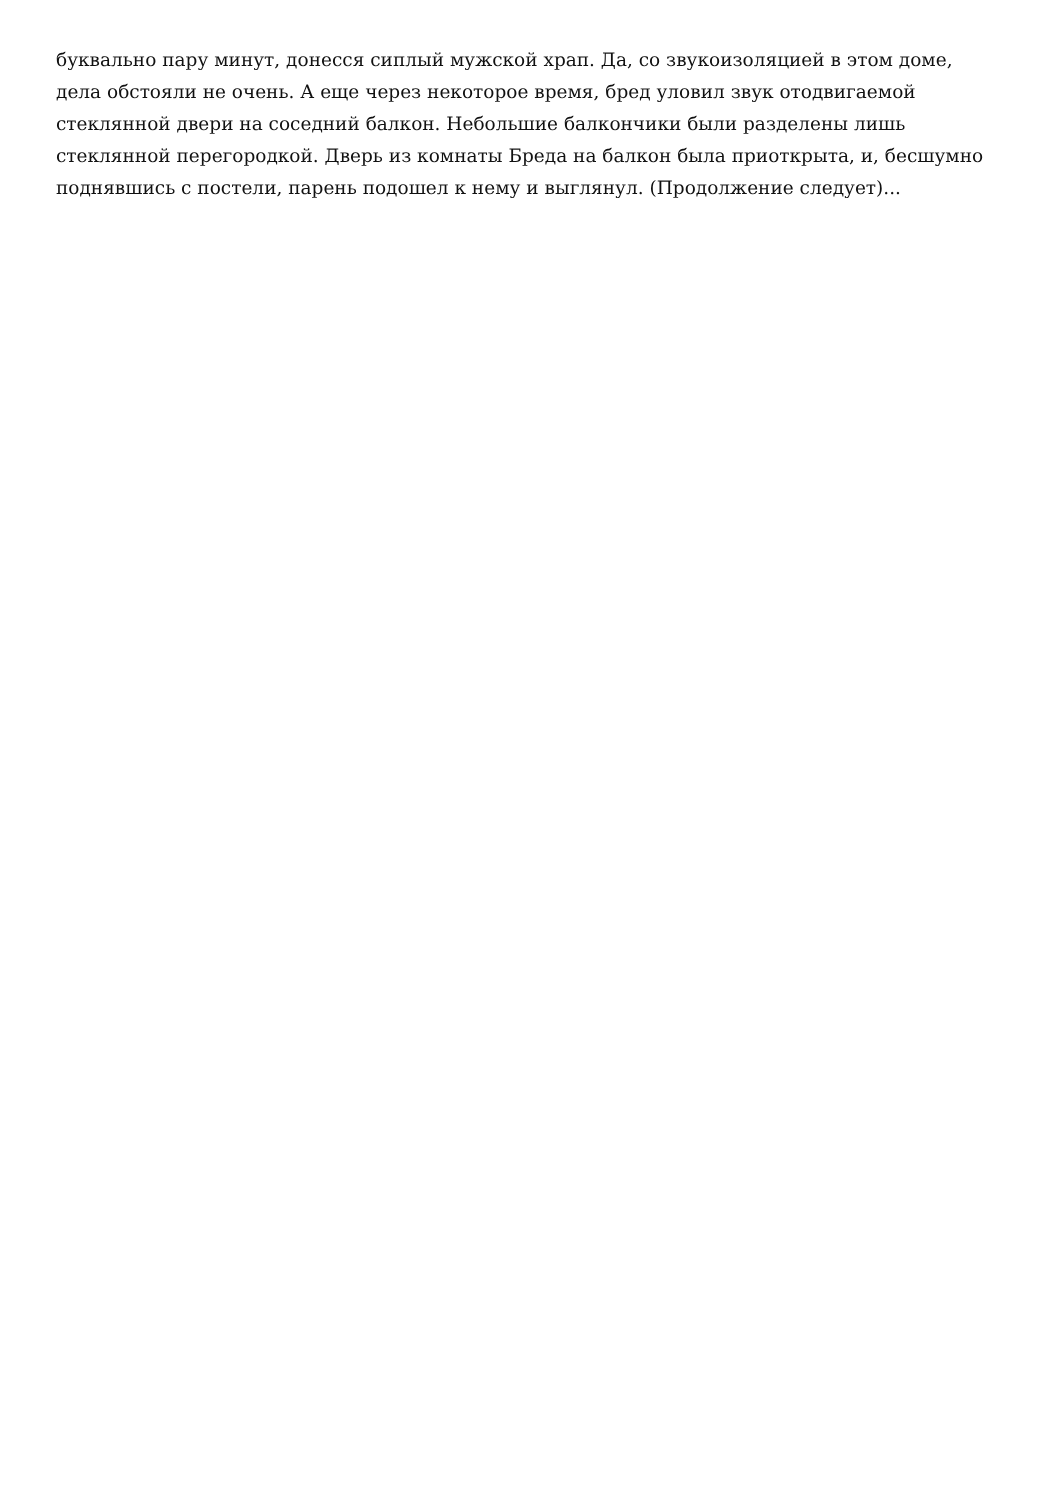буквально пару минут, донесся сиплый мужской храп. Да, со звукоизоляцией в этом доме,
дела обстояли не очень. А еще через некоторое время, бред уловил звук отодвигаемой
стеклянной двери на соседний балкон. Небольшие балкончики были разделены лишь
стеклянной перегородкой. Дверь из комнаты Бреда на балкон была приоткрыта, и, бесшумно
поднявшись с постели, парень подошел к нему и выглянул. (Продолжение следует)...